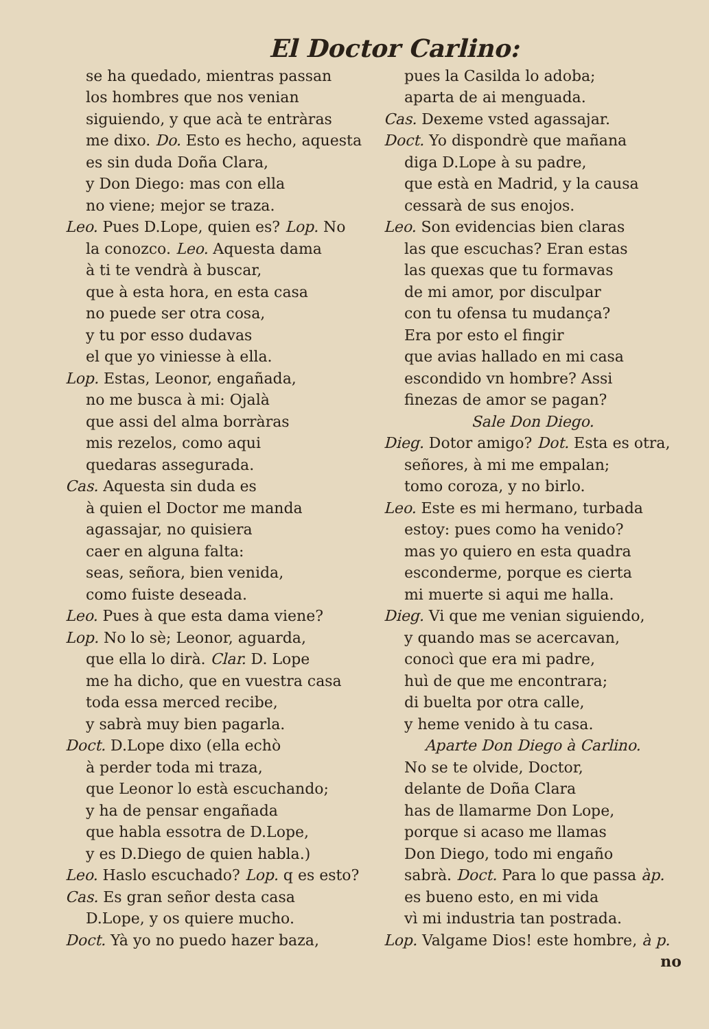El Doctor Carlino:
se ha quedado, mientras passan
los hombres que nos venian
siguiendo, y que acà te entràras
me dixo. Do. Esto es hecho, aquesta
es sin duda Doña Clara,
y Don Diego: mas con ella
no viene; mejor se traza.
Leo. Pues D.Lope, quien es? Lop. No
la conozco. Leo. Aquesta dama
à ti te vendrà à buscar,
que à esta hora, en esta casa
no puede ser otra cosa,
y tu por esso dudavas
el que yo viniesse à ella.
Lop. Estas, Leonor, engañada,
no me busca à mi: Ojalà
que assi del alma borràras
mis rezelos, como aqui
quedaras assegurada.
Cas. Aquesta sin duda es
à quien el Doctor me manda
agassajar, no quisiera
caer en alguna falta:
seas, señora, bien venida,
como fuiste deseada.
Leo. Pues à que esta dama viene?
Lop. No lo sè; Leonor, aguarda,
que ella lo dirà. Clar. D. Lope
me ha dicho, que en vuestra casa
toda essa merced recibe,
y sabrà muy bien pagarla.
Doct. D.Lope dixo (ella echò
à perder toda mi traza,
que Leonor lo està escuchando;
y ha de pensar engañada
que habla essotra de D.Lope,
y es D.Diego de quien habla.)
Leo. Haslo escuchado? Lop. q es esto?
Cas. Es gran señor desta casa
D.Lope, y os quiere mucho.
Doct. Yà yo no puedo hazer baza,
pues la Casilda lo adoba;
aparta de ai menguada.
Cas. Dexeme vsted agassajar.
Doct. Yo dispondrè que mañana
diga D.Lope à su padre,
que està en Madrid, y la causa
cessarà de sus enojos.
Leo. Son evidencias bien claras
las que escuchas? Eran estas
las quexas que tu formavas
de mi amor, por disculpar
con tu ofensa tu mudança?
Era por esto el fingir
que avias hallado en mi casa
escondido vn hombre? Assi
finezas de amor se pagan?
Sale Don Diego.
Dieg. Dotor amigo? Dot. Esta es otra,
señores, à mi me empalan;
tomo coroza, y no birlo.
Leo. Este es mi hermano, turbada
estoy: pues como ha venido?
mas yo quiero en esta quadra
esconderme, porque es cierta
mi muerte si aqui me halla.
Dieg. Vi que me venian siguiendo,
y quando mas se acercavan,
conocì que era mi padre,
huì de que me encontrara;
di buelta por otra calle,
y heme venido à tu casa.
Aparte Don Diego à Carlino.
No se te olvide, Doctor,
delante de Doña Clara
has de llamarme Don Lope,
porque si acaso me llamas
Don Diego, todo mi engaño
sabrà. Doct. Para lo que passa àp.
es bueno esto, en mi vida
vì mi industria tan postrada.
Lop. Valgame Dios! este hombre, à p.
no